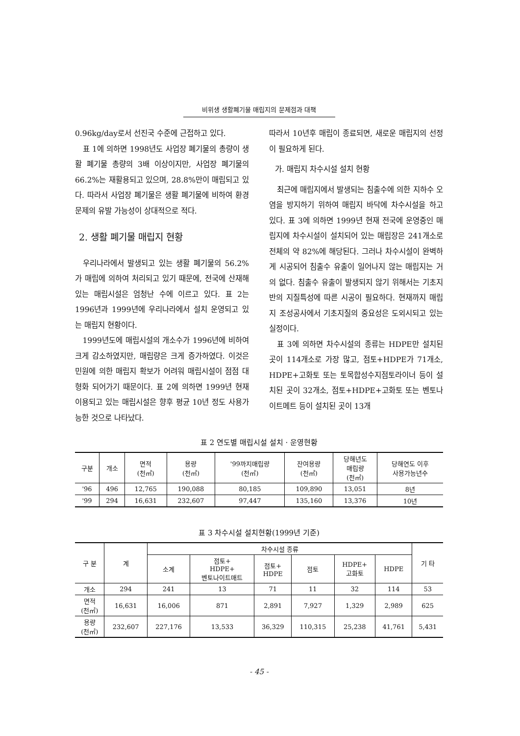비위생 생활폐기물 매립지의 문제점과 대책
0.96kg/day로서 선진국 수준에 근접하고 있다.
표 1에 의하면 1998년도 사업장 폐기물의 총량이 생활 폐기물 총량의 3배 이상이지만, 사업장 폐기물의 66.2%는 재활용되고 있으며, 28.8%만이 매립되고 있다. 따라서 사업장 폐기물은 생활 폐기물에 비하여 환경문제의 유발 가능성이 상대적으로 적다.
2. 생활 폐기물 매립지 현황
우리나라에서 발생되고 있는 생활 폐기물의 56.2%가 매립에 의하여 처리되고 있기 때문에, 전국에 산재해 있는 매립시설은 엄청난 수에 이르고 있다. 표 2는 1996년과 1999년에 우리나라에서 설치 운영되고 있는 매립지 현황이다.
1999년도에 매립시설의 개소수가 1996년에 비하여 크게 감소하였지만, 매립량은 크게 증가하였다. 이것은 민원에 의한 매립지 확보가 어려워 매립시설이 점점 대형화 되어가기 때문이다. 표 2에 의하면 1999년 현재 이용되고 있는 매립시설은 향후 평균 10년 정도 사용가능한 것으로 나타났다.
따라서 10년후 매립이 종료되면, 새로운 매립지의 선정이 필요하게 된다.
가. 매립지 차수시설 설치 현황
최근에 매립지에서 발생되는 침출수에 의한 지하수 오염을 방지하기 위하여 매립지 바닥에 차수시설을 하고 있다. 표 3에 의하면 1999년 현재 전국에 운영중인 매립지에 차수시설이 설치되어 있는 매립장은 241개소로 전체의 약 82%에 해당된다. 그러나 차수시설이 완벽하게 시공되어 침출수 유출이 일어나지 않는 매립지는 거의 없다. 침출수 유출이 발생되지 않기 위해서는 기초지반의 지질특성에 따른 시공이 필요하다. 현재까지 매립지 조성공사에서 기초지질의 중요성은 도외시되고 있는 실정이다.
표 3에 의하면 차수시설의 종류는 HDPE만 설치된 곳이 114개소로 가장 많고, 점토+HDPE가 71개소, HDPE+고화토 또는 토목합성수지점토라이너 등이 설치된 곳이 32개소, 점토+HDPE+고화토 또는 벤토나이트메트 등이 설치된 곳이 13개
표 2 연도별 매립시설 설치 · 운영현황
| 구분 | 개소 | 면적 (천㎡) | 용량 (천㎡) | '99까지매립량 (천㎡) | 잔여용량 (천㎡) | 당해년도 매립량 (천㎡) | 당해연도 이후 사용가능년수 |
| --- | --- | --- | --- | --- | --- | --- | --- |
| '96 | 496 | 12,765 | 190,088 | 80,185 | 109,890 | 13,051 | 8년 |
| '99 | 294 | 16,631 | 232,607 | 97,447 | 135,160 | 13,376 | 10년 |
표 3 차수시설 설치현황(1999년 기준)
| 구 분 | 계 | 차수시설 종류 | | | | | | 기 타 |
| --- | --- | --- | --- | --- | --- | --- | --- | --- |
| | | 소계 | 점토+ HDPE+ 벤토나이트매트 | 점토+ HDPE | 점토 | HDPE+ 고화토 | HDPE | |
| 개소 | 294 | 241 | 13 | 71 | 11 | 32 | 114 | 53 |
| 면적 (천㎡) | 16,631 | 16,006 | 871 | 2,891 | 7,927 | 1,329 | 2,989 | 625 |
| 용량 (천㎡) | 232,607 | 227,176 | 13,533 | 36,329 | 110,315 | 25,238 | 41,761 | 5,431 |
- 45 -